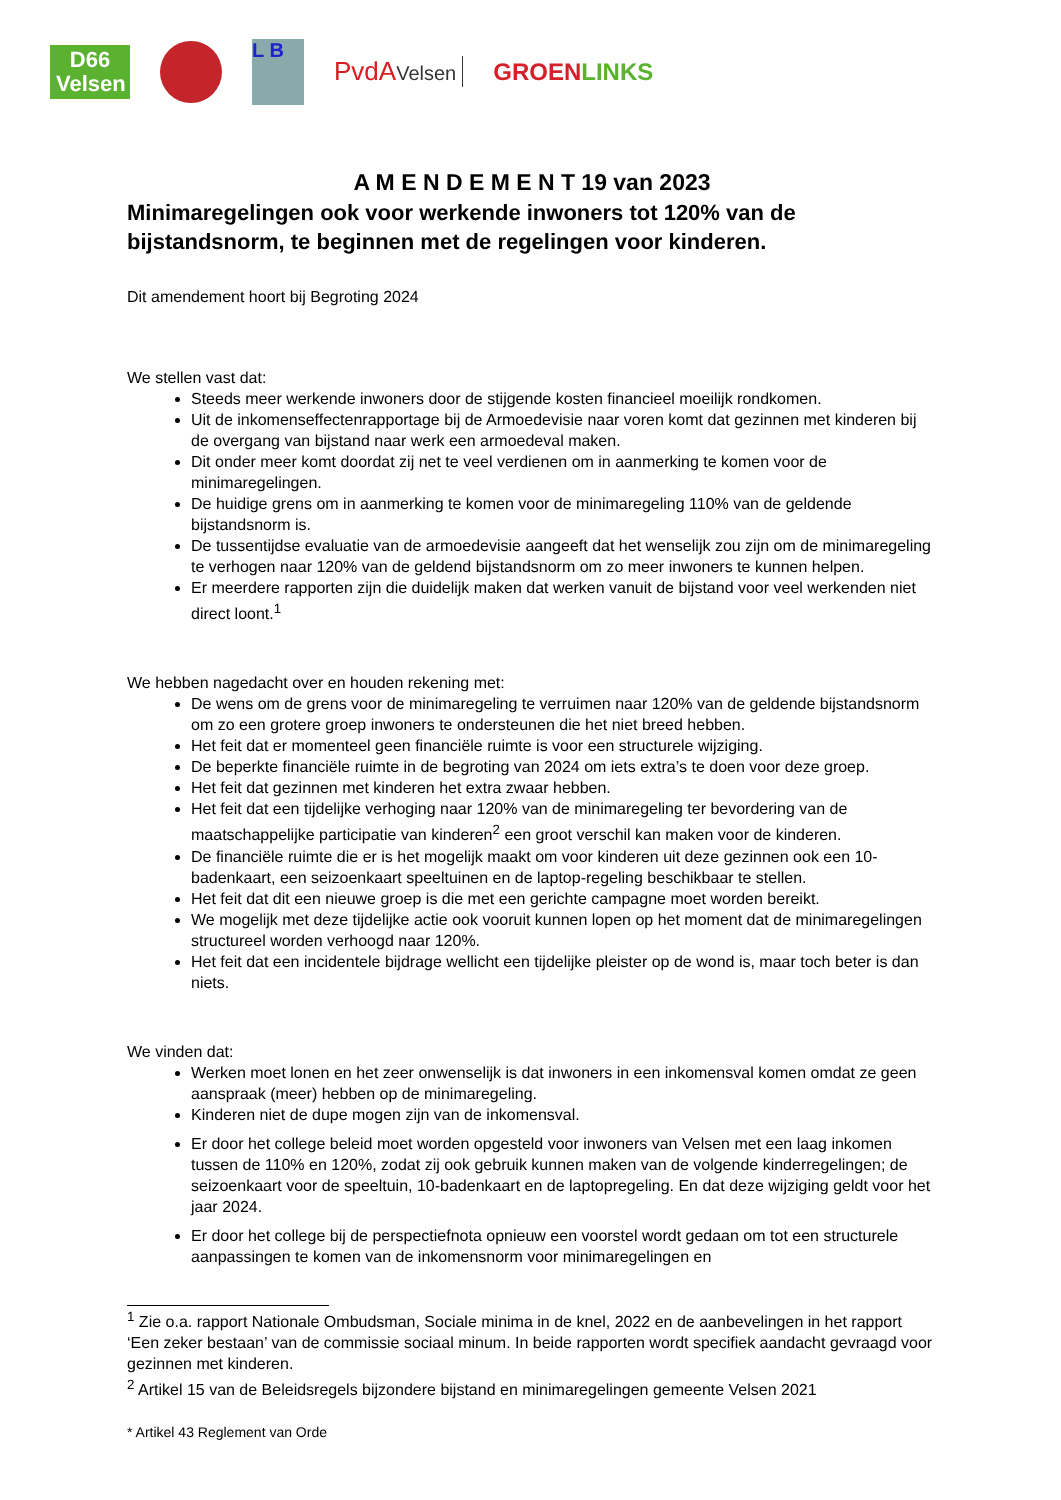D66
Velsen
L B
PvdAVelsen
GROENLINKS
A M E N D E M E N T 19 van 2023
Minimaregelingen ook voor werkende inwoners tot 120% van de bijstandsnorm, te beginnen met de regelingen voor kinderen.
Dit amendement hoort bij Begroting 2024
We stellen vast dat:
Steeds meer werkende inwoners door de stijgende kosten financieel moeilijk rondkomen.
Uit de inkomenseffectenrapportage bij de Armoedevisie naar voren komt dat gezinnen met kinderen bij de overgang van bijstand naar werk een armoedeval maken.
Dit onder meer komt doordat zij net te veel verdienen om in aanmerking te komen voor de minimaregelingen.
De huidige grens om in aanmerking te komen voor de minimaregeling 110% van de geldende bijstandsnorm is.
De tussentijdse evaluatie van de armoedevisie aangeeft dat het wenselijk zou zijn om de minimaregeling te verhogen naar 120% van de geldend bijstandsnorm om zo meer inwoners te kunnen helpen.
Er meerdere rapporten zijn die duidelijk maken dat werken vanuit de bijstand voor veel werkenden niet direct loont.<sup>1</sup>
We hebben nagedacht over en houden rekening met:
De wens om de grens voor de minimaregeling te verruimen naar 120% van de geldende bijstandsnorm om zo een grotere groep inwoners te ondersteunen die het niet breed hebben.
Het feit dat er momenteel geen financiële ruimte is voor een structurele wijziging.
De beperkte financiële ruimte in de begroting van 2024 om iets extra’s te doen voor deze groep.
Het feit dat gezinnen met kinderen het extra zwaar hebben.
Het feit dat een tijdelijke verhoging naar 120% van de minimaregeling ter bevordering van de maatschappelijke participatie van kinderen<sup>2</sup> een groot verschil kan maken voor de kinderen.
De financiële ruimte die er is het mogelijk maakt om voor kinderen uit deze gezinnen ook een 10-badenkaart, een seizoenkaart speeltuinen en de laptop-regeling beschikbaar te stellen.
Het feit dat dit een nieuwe groep is die met een gerichte campagne moet worden bereikt.
We mogelijk met deze tijdelijke actie ook vooruit kunnen lopen op het moment dat de minimaregelingen structureel worden verhoogd naar 120%.
Het feit dat een incidentele bijdrage wellicht een tijdelijke pleister op de wond is, maar toch beter is dan niets.
We vinden dat:
Werken moet lonen en het zeer onwenselijk is dat inwoners in een inkomensval komen omdat ze geen aanspraak (meer) hebben op de minimaregeling.
Kinderen niet de dupe mogen zijn van de inkomensval.
Er door het college beleid moet worden opgesteld voor inwoners van Velsen met een laag inkomen tussen de 110% en 120%, zodat zij ook gebruik kunnen maken van de volgende kinderregelingen; de seizoenkaart voor de speeltuin, 10-badenkaart en de laptopregeling. En dat deze wijziging geldt voor het jaar 2024.
Er door het college bij de perspectiefnota opnieuw een voorstel wordt gedaan om tot een structurele aanpassingen te komen van de inkomensnorm voor minimaregelingen en
<sup>1</sup> Zie o.a. rapport Nationale Ombudsman, Sociale minima in de knel, 2022 en de aanbevelingen in het rapport ‘Een zeker bestaan’ van de commissie sociaal minum. In beide rapporten wordt specifiek aandacht gevraagd voor gezinnen met kinderen.
<sup>2</sup> Artikel 15 van de Beleidsregels bijzondere bijstand en minimaregelingen gemeente Velsen 2021
* Artikel 43 Reglement van Orde